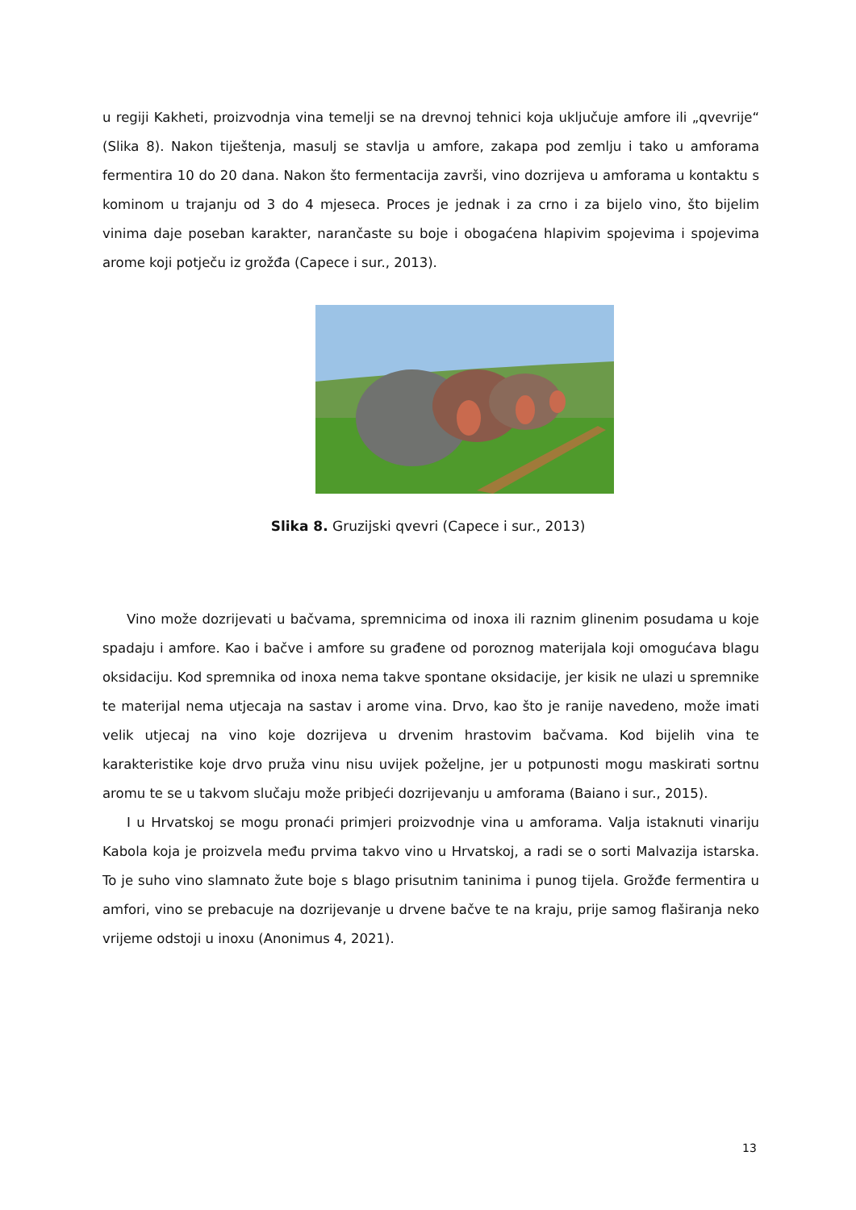u regiji Kakheti, proizvodnja vina temelji se na drevnoj tehnici koja uključuje amfore ili „qvevrije“ (Slika 8). Nakon tiještenja, masulj se stavlja u amfore, zakapa pod zemlju i tako u amforama fermentira 10 do 20 dana. Nakon što fermentacija završi, vino dozrijeva u amforama u kontaktu s kominom u trajanju od 3 do 4 mjeseca. Proces je jednak i za crno i za bijelo vino, što bijelim vinima daje poseban karakter, narančaste su boje i obogaćena hlapivim spojevima i spojevima arome koji potječu iz grožđa (Capece i sur., 2013).
Slika 8. Gruzijski qvevri (Capece i sur., 2013)
Vino može dozrijevati u bačvama, spremnicima od inoxa ili raznim glinenim posudama u koje spadaju i amfore. Kao i bačve i amfore su građene od poroznog materijala koji omogućava blagu oksidaciju. Kod spremnika od inoxa nema takve spontane oksidacije, jer kisik ne ulazi u spremnike te materijal nema utjecaja na sastav i arome vina. Drvo, kao što je ranije navedeno, može imati velik utjecaj na vino koje dozrijeva u drvenim hrastovim bačvama. Kod bijelih vina te karakteristike koje drvo pruža vinu nisu uvijek poželjne, jer u potpunosti mogu maskirati sortnu aromu te se u takvom slučaju može pribjeći dozrijevanju u amforama (Baiano i sur., 2015).
I u Hrvatskoj se mogu pronaći primjeri proizvodnje vina u amforama. Valja istaknuti vinariju Kabola koja je proizvela među prvima takvo vino u Hrvatskoj, a radi se o sorti Malvazija istarska. To je suho vino slamnato žute boje s blago prisutnim taninima i punog tijela. Grožđe fermentira u amfori, vino se prebacuje na dozrijevanje u drvene bačve te na kraju, prije samog flaširanja neko vrijeme odstoji u inoxu (Anonimus 4, 2021).
13